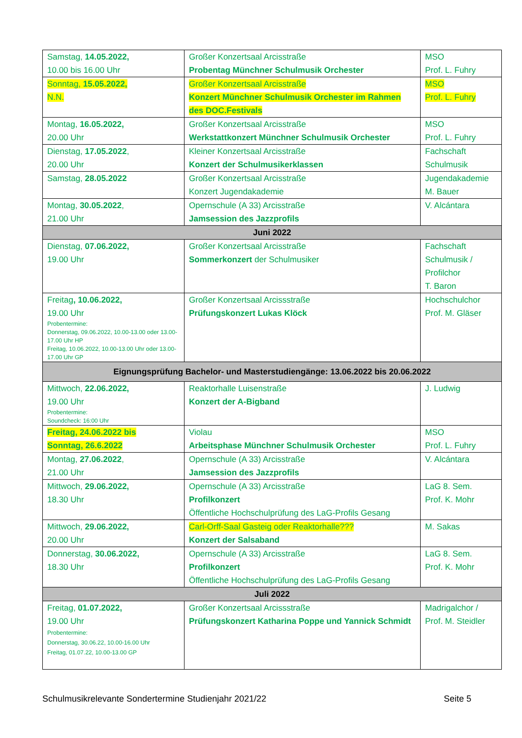| Samstag, 14.05.2022, 10.00 bis 16.00 Uhr | Großer Konzertsaal Arcisstraße Probentag Münchner Schulmusik Orchester | MSO Prof. L. Fuhry |
| Sonntag, 15.05.2022, N.N. | Großer Konzertsaal Arcisstraße Konzert Münchner Schulmusik Orchester im Rahmen des DOC.Festivals | MSO Prof. L. Fuhry |
| Montag, 16.05.2022, 20.00 Uhr | Großer Konzertsaal Arcisstraße Werkstattkonzert Münchner Schulmusik Orchester | MSO Prof. L. Fuhry |
| Dienstag, 17.05.2022 , 20.00 Uhr | Kleiner Konzertsaal Arcisstraße Konzert der Schulmusikerklassen | Fachschaft Schulmusik |
| Samstag, 28.05.2022 | Großer Konzertsaal Arcisstraße Konzert Jugendakademie | Jugendakademie M. Bauer |
| Montag, 30.05.2022 , 21.00 Uhr | Opernschule (A 33) Arcisstraße Jamsession des Jazzprofils | V. Alcántara |
| Juni 2022 | | |
| Dienstag, 07.06.2022, 19.00 Uhr | Großer Konzertsaal Arcisstraße Sommerkonzert der Schulmusiker | Fachschaft Schulmusik / Profilchor T. Baron |
| Freitag , 10.06.2022, 19.00 Uhr Probentermine: Donnerstag, 09.06.2022, 10.00-13.00 oder 13.00-17.00 Uhr HP Freitag, 10.06.2022, 10.00-13.00 Uhr oder 13.00-17.00 Uhr GP | Großer Konzertsaal Arcissstraße Prüfungskonzert Lukas Klöck | Hochschulchor Prof. M. Gläser |
| Eignungsprüfung Bachelor- und Masterstudiengänge: 13.06.2022 bis 20.06.2022 | | |
| Mittwoch, 22.06.2022, 19.00 Uhr Probentermine: Soundcheck: 16:00 Uhr | Reaktorhalle Luisenstraße Konzert der A-Bigband | J. Ludwig |
| Freitag, 24.06.2022 bis Sonntag, 26.6.2022 | Violau Arbeitsphase Münchner Schulmusik Orchester | MSO Prof. L. Fuhry |
| Montag, 27.06.2022 , 21.00 Uhr | Opernschule (A 33) Arcisstraße Jamsession des Jazzprofils | V. Alcántara |
| Mittwoch, 29.06.2022, 18.30 Uhr | Opernschule (A 33) Arcisstraße Profilkonzert Öffentliche Hochschulprüfung des LaG-Profils Gesang | LaG 8. Sem. Prof. K. Mohr |
| Mittwoch, 29.06.2022, 20.00 Uhr | Carl-Orff-Saal Gasteig oder Reaktorhalle??? Konzert der Salsaband | M. Sakas |
| Donnerstag, 30.06.2022, 18.30 Uhr | Opernschule (A 33) Arcisstraße Profilkonzert Öffentliche Hochschulprüfung des LaG-Profils Gesang | LaG 8. Sem. Prof. K. Mohr |
| Juli 2022 | | |
| Freitag, 01.07.2022, 19.00 Uhr Probentermine: Donnerstag, 30.06.22, 10.00-16.00 Uhr Freitag, 01.07.22, 10.00-13.00 GP | Großer Konzertsaal Arcissstraße Prüfungskonzert Katharina Poppe und Yannick Schmidt | Madrigalchor / Prof. M. Steidler |
Schulmusikrelevante Sondertermine Studienjahr 2021/22 Seite 5